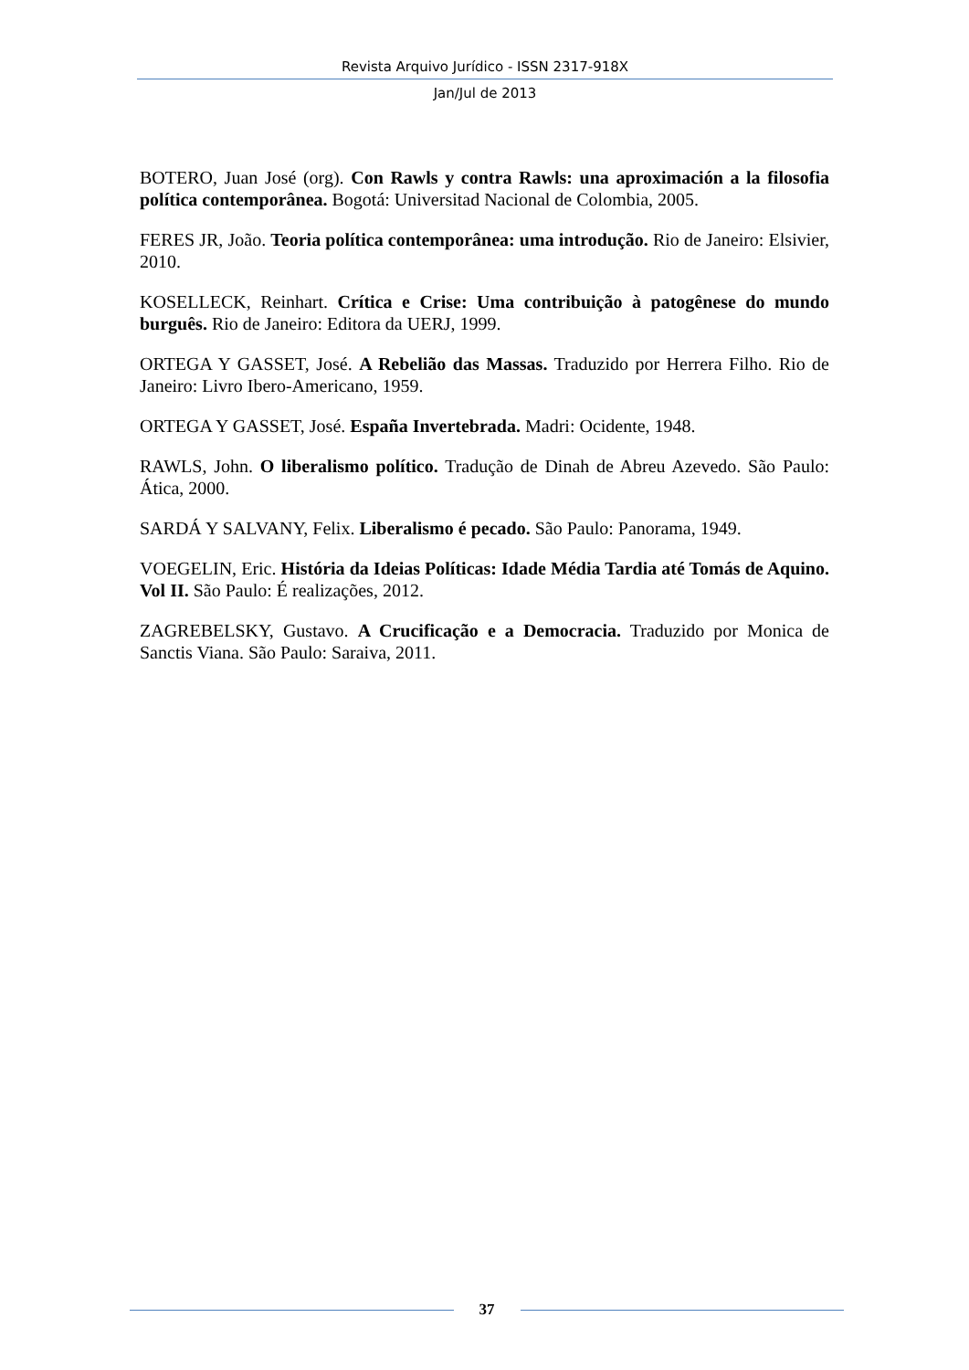Revista Arquivo Jurídico - ISSN 2317-918X
Jan/Jul de 2013
BOTERO, Juan José (org). Con Rawls y contra Rawls: una aproximación a la filosofia política contemporânea. Bogotá: Universitad Nacional de Colombia, 2005.
FERES JR, João. Teoria política contemporânea: uma introdução. Rio de Janeiro: Elsivier, 2010.
KOSELLECK, Reinhart. Crítica e Crise: Uma contribuição à patogênese do mundo burguês. Rio de Janeiro: Editora da UERJ, 1999.
ORTEGA Y GASSET, José. A Rebelião das Massas. Traduzido por Herrera Filho. Rio de Janeiro: Livro Ibero-Americano, 1959.
ORTEGA Y GASSET, José. España Invertebrada. Madri: Ocidente, 1948.
RAWLS, John. O liberalismo político. Tradução de Dinah de Abreu Azevedo. São Paulo: Ática, 2000.
SARDÁ Y SALVANY, Felix. Liberalismo é pecado. São Paulo: Panorama, 1949.
VOEGELIN, Eric. História da Ideias Políticas: Idade Média Tardia até Tomás de Aquino. Vol II. São Paulo: É realizações, 2012.
ZAGREBELSKY, Gustavo. A Crucificação e a Democracia. Traduzido por Monica de Sanctis Viana. São Paulo: Saraiva, 2011.
37